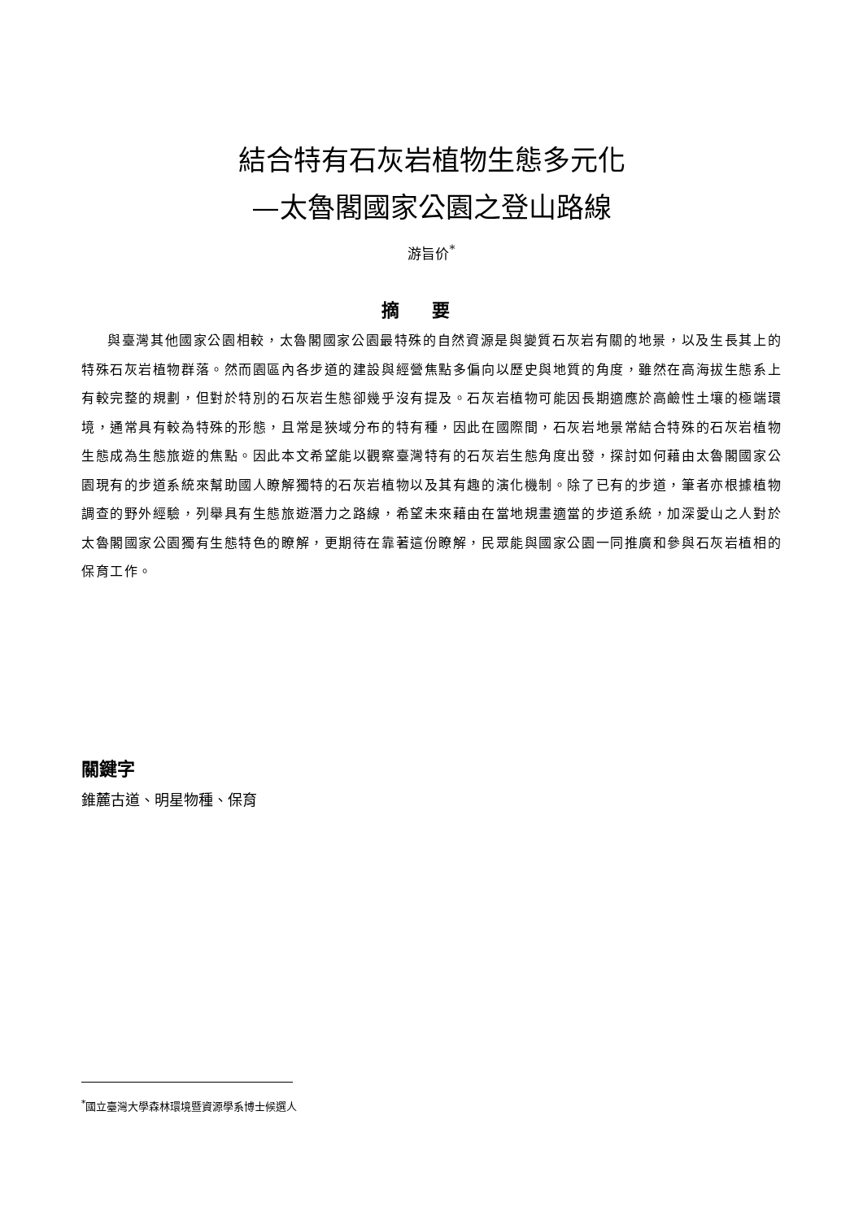結合特有石灰岩植物生態多元化
—太魯閣國家公園之登山路線
游旨价<sup>*</sup>
摘要
與臺灣其他國家公園相較，太魯閣國家公園最特殊的自然資源是與變質石灰岩有關的地景，以及生長其上的特殊石灰岩植物群落。然而園區內各步道的建設與經營焦點多偏向以歷史與地質的角度，雖然在高海拔生態系上有較完整的規劃，但對於特別的石灰岩生態卻幾乎沒有提及。石灰岩植物可能因長期適應於高鹼性土壤的極端環境，通常具有較為特殊的形態，且常是狹域分布的特有種，因此在國際間，石灰岩地景常結合特殊的石灰岩植物生態成為生態旅遊的焦點。因此本文希望能以觀察臺灣特有的石灰岩生態角度出發，探討如何藉由太魯閣國家公園現有的步道系統來幫助國人瞭解獨特的石灰岩植物以及其有趣的演化機制。除了已有的步道，筆者亦根據植物調查的野外經驗，列舉具有生態旅遊潛力之路線，希望未來藉由在當地規畫適當的步道系統，加深愛山之人對於太魯閣國家公園獨有生態特色的瞭解，更期待在靠著這份瞭解，民眾能與國家公園一同推廣和參與石灰岩植相的保育工作。
關鍵字
錐麓古道、明星物種、保育
<sup>*</sup> 國立臺灣大學森林環境暨資源學系博士候選人